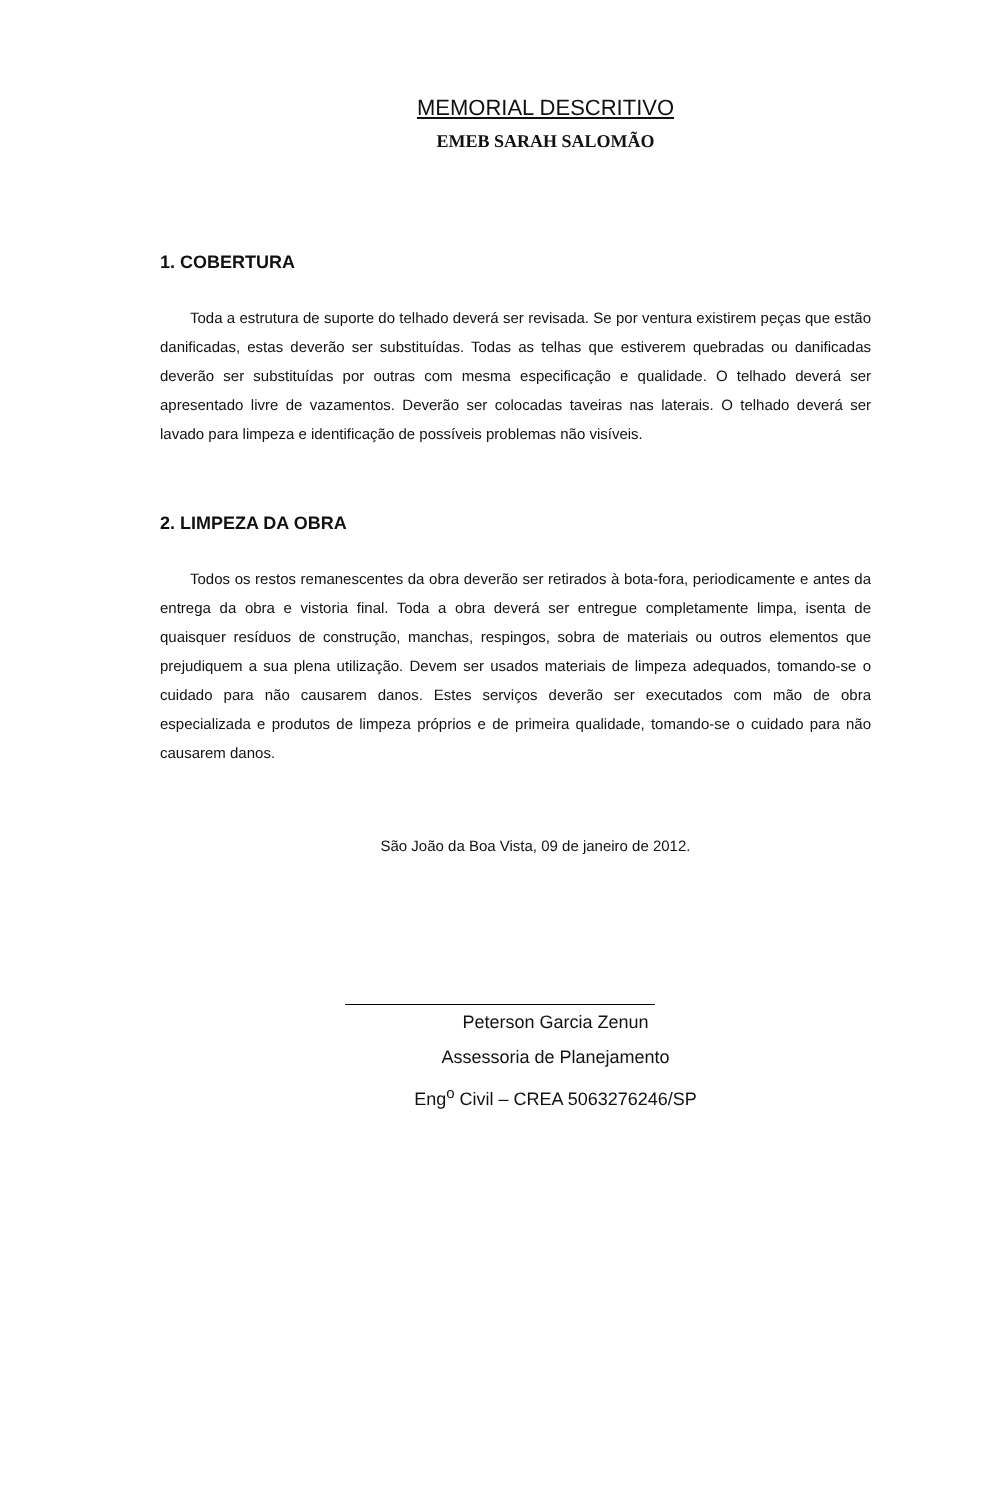MEMORIAL DESCRITIVO
EMEB SARAH SALOMÃO
1. COBERTURA
Toda a estrutura de suporte do telhado deverá ser revisada. Se por ventura existirem peças que estão danificadas, estas deverão ser substituídas. Todas as telhas que estiverem quebradas ou danificadas deverão ser substituídas por outras com mesma especificação e qualidade. O telhado deverá ser apresentado livre de vazamentos. Deverão ser colocadas taveiras nas laterais. O telhado deverá ser lavado para limpeza e identificação de possíveis problemas não visíveis.
2. LIMPEZA DA OBRA
Todos os restos remanescentes da obra deverão ser retirados à bota-fora, periodicamente e antes da entrega da obra e vistoria final. Toda a obra deverá ser entregue completamente limpa, isenta de quaisquer resíduos de construção, manchas, respingos, sobra de materiais ou outros elementos que prejudiquem a sua plena utilização. Devem ser usados materiais de limpeza adequados, tomando-se o cuidado para não causarem danos. Estes serviços deverão ser executados com mão de obra especializada e produtos de limpeza próprios e de primeira qualidade, tomando-se o cuidado para não causarem danos.
São João da Boa Vista, 09 de janeiro de 2012.
Peterson Garcia Zenun
Assessoria de Planejamento
Eng<sup>o</sup> Civil – CREA 5063276246/SP